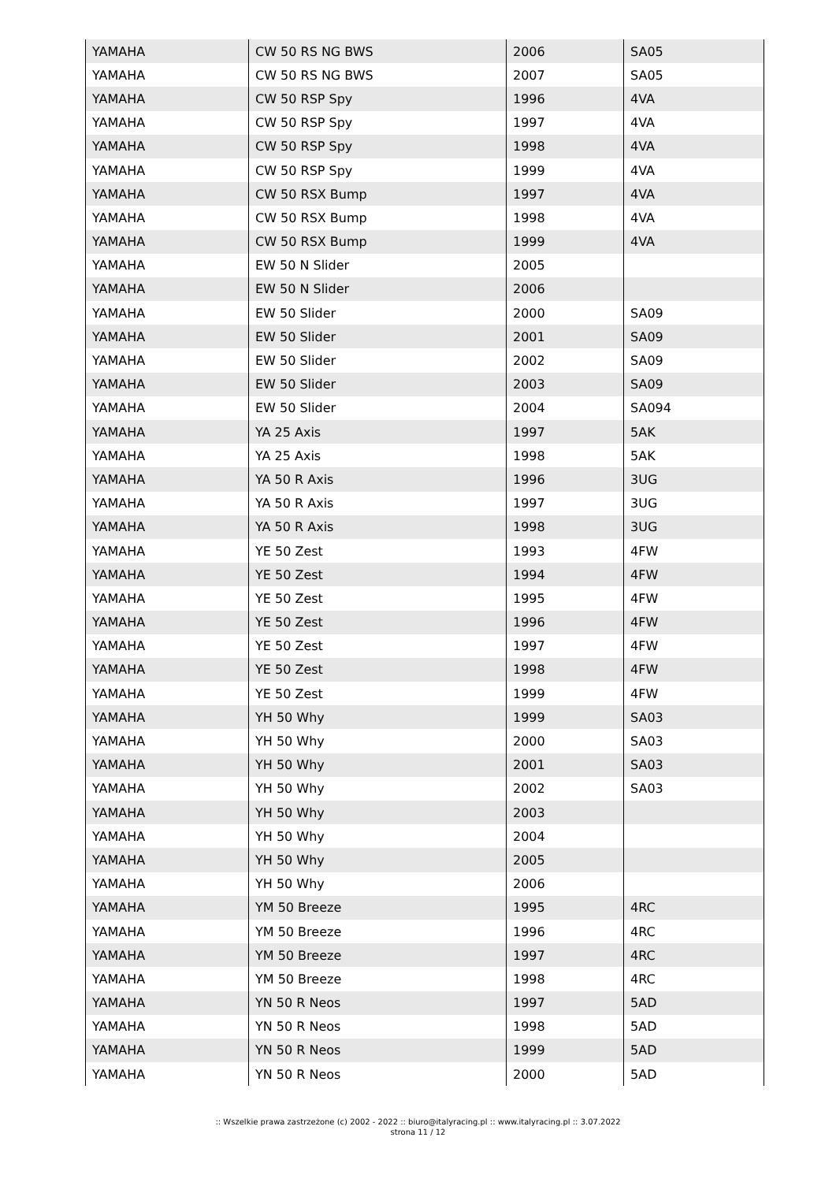| YAMAHA | CW 50 RS NG BWS | 2006 | SA05 |
| YAMAHA | CW 50 RS NG BWS | 2007 | SA05 |
| YAMAHA | CW 50 RSP Spy | 1996 | 4VA |
| YAMAHA | CW 50 RSP Spy | 1997 | 4VA |
| YAMAHA | CW 50 RSP Spy | 1998 | 4VA |
| YAMAHA | CW 50 RSP Spy | 1999 | 4VA |
| YAMAHA | CW 50 RSX Bump | 1997 | 4VA |
| YAMAHA | CW 50 RSX Bump | 1998 | 4VA |
| YAMAHA | CW 50 RSX Bump | 1999 | 4VA |
| YAMAHA | EW 50 N Slider | 2005 | |
| YAMAHA | EW 50 N Slider | 2006 | |
| YAMAHA | EW 50 Slider | 2000 | SA09 |
| YAMAHA | EW 50 Slider | 2001 | SA09 |
| YAMAHA | EW 50 Slider | 2002 | SA09 |
| YAMAHA | EW 50 Slider | 2003 | SA09 |
| YAMAHA | EW 50 Slider | 2004 | SA094 |
| YAMAHA | YA 25 Axis | 1997 | 5AK |
| YAMAHA | YA 25 Axis | 1998 | 5AK |
| YAMAHA | YA 50 R Axis | 1996 | 3UG |
| YAMAHA | YA 50 R Axis | 1997 | 3UG |
| YAMAHA | YA 50 R Axis | 1998 | 3UG |
| YAMAHA | YE 50 Zest | 1993 | 4FW |
| YAMAHA | YE 50 Zest | 1994 | 4FW |
| YAMAHA | YE 50 Zest | 1995 | 4FW |
| YAMAHA | YE 50 Zest | 1996 | 4FW |
| YAMAHA | YE 50 Zest | 1997 | 4FW |
| YAMAHA | YE 50 Zest | 1998 | 4FW |
| YAMAHA | YE 50 Zest | 1999 | 4FW |
| YAMAHA | YH 50 Why | 1999 | SA03 |
| YAMAHA | YH 50 Why | 2000 | SA03 |
| YAMAHA | YH 50 Why | 2001 | SA03 |
| YAMAHA | YH 50 Why | 2002 | SA03 |
| YAMAHA | YH 50 Why | 2003 | |
| YAMAHA | YH 50 Why | 2004 | |
| YAMAHA | YH 50 Why | 2005 | |
| YAMAHA | YH 50 Why | 2006 | |
| YAMAHA | YM 50 Breeze | 1995 | 4RC |
| YAMAHA | YM 50 Breeze | 1996 | 4RC |
| YAMAHA | YM 50 Breeze | 1997 | 4RC |
| YAMAHA | YM 50 Breeze | 1998 | 4RC |
| YAMAHA | YN 50 R Neos | 1997 | 5AD |
| YAMAHA | YN 50 R Neos | 1998 | 5AD |
| YAMAHA | YN 50 R Neos | 1999 | 5AD |
| YAMAHA | YN 50 R Neos | 2000 | 5AD |
:: Wszelkie prawa zastrzeżone (c) 2002 - 2022 :: biuro@italyracing.pl :: www.italyracing.pl :: 3.07.2022
strona 11 / 12